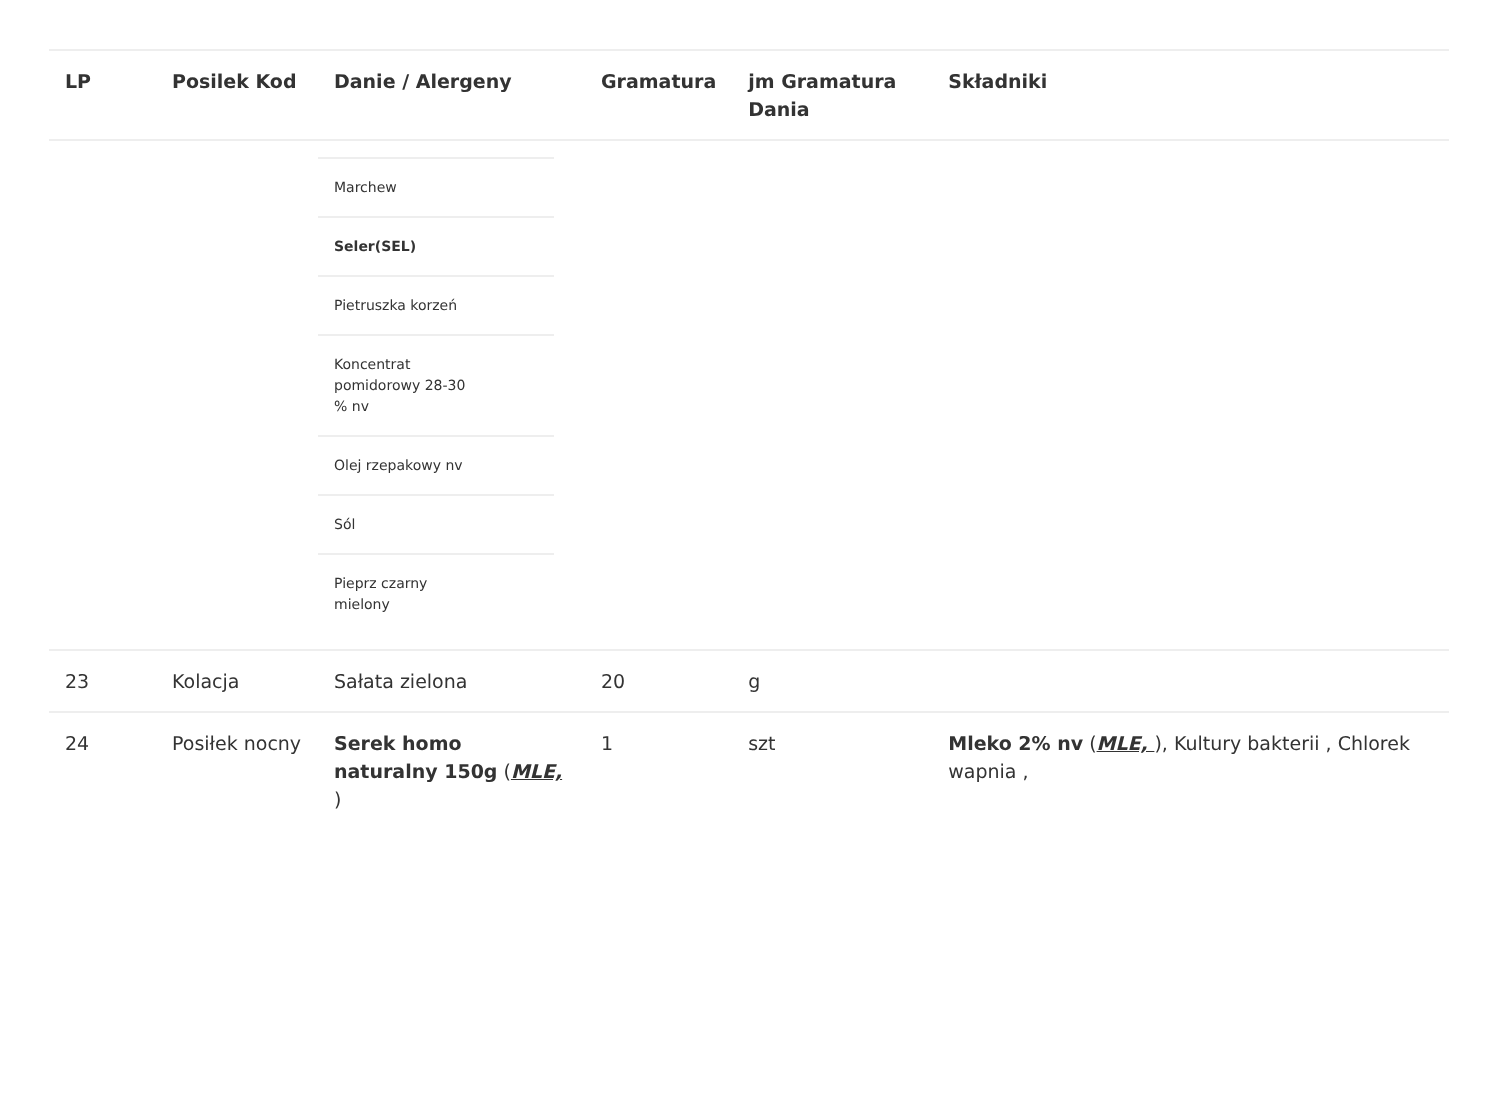| LP | Posilek Kod | Danie / Alergeny | Gramatura | jm Gramatura Dania | Składniki |
| --- | --- | --- | --- | --- | --- |
| | | / Marchew / / Seler(SEL) / / Pietruszka korzeń / / Koncentrat pomidorowy 28-30 % nv / / Olej rzepakowy nv / / Sól / / Pieprz czarny mielony / | | | |
| 23 | Kolacja | Sałata zielona | 20 | g | |
| 24 | Posiłek nocny | Serek homo naturalny 150g ( MLE, ) | 1 | szt | Mleko 2% nv ( MLE, ), Kultury bakterii , Chlorek wapnia , |